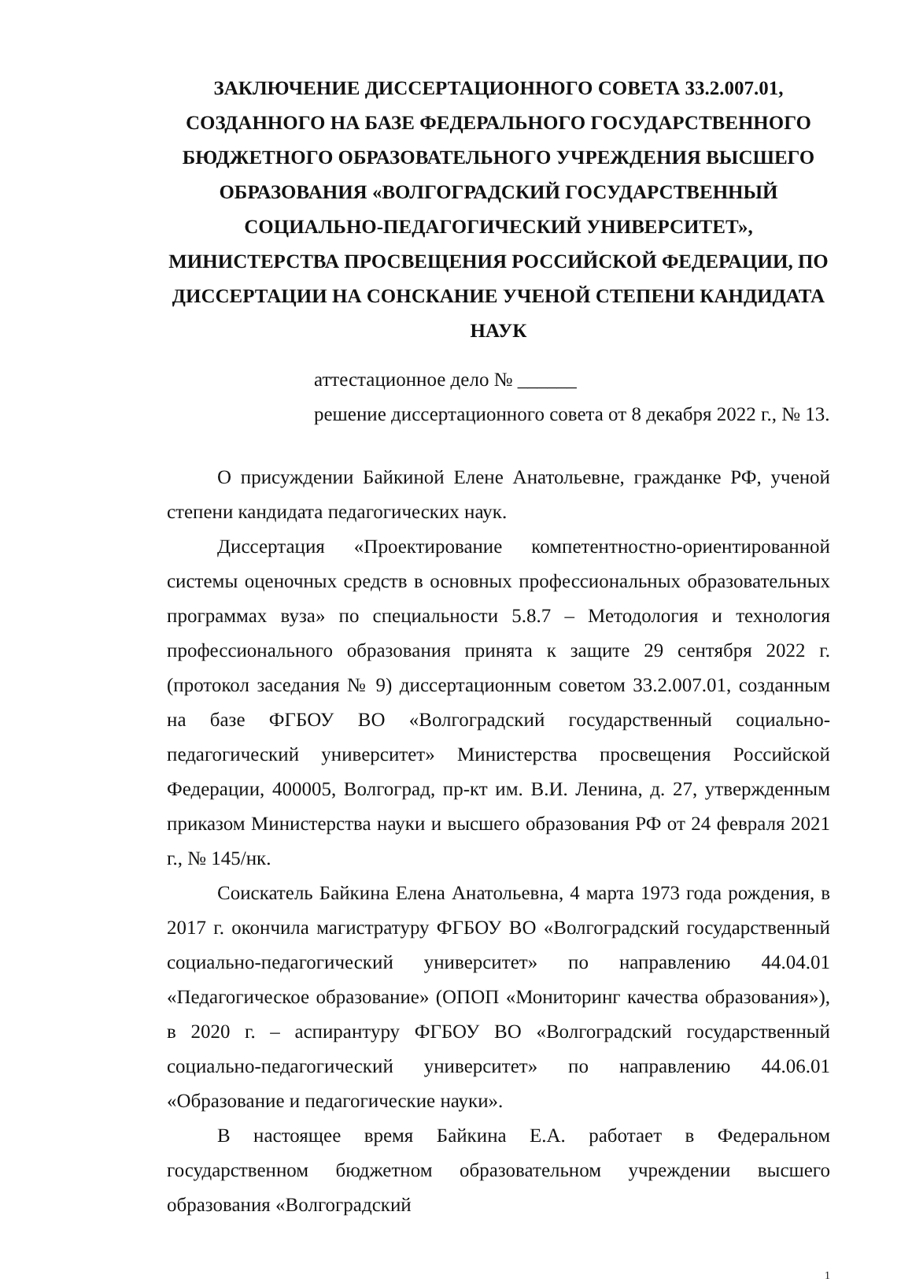ЗАКЛЮЧЕНИЕ ДИССЕРТАЦИОННОГО СОВЕТА 33.2.007.01, СОЗДАННОГО НА БАЗЕ ФЕДЕРАЛЬНОГО ГОСУДАРСТВЕННОГО БЮДЖЕТНОГО ОБРАЗОВАТЕЛЬНОГО УЧРЕЖДЕНИЯ ВЫСШЕГО ОБРАЗОВАНИЯ «ВОЛГОГРАДСКИЙ ГОСУДАРСТВЕННЫЙ СОЦИАЛЬНО-ПЕДАГОГИЧЕСКИЙ УНИВЕРСИТЕТ», МИНИСТЕРСТВА ПРОСВЕЩЕНИЯ РОССИЙСКОЙ ФЕДЕРАЦИИ, ПО ДИССЕРТАЦИИ НА СОНСКАНИЕ УЧЕНОЙ СТЕПЕНИ КАНДИДАТА НАУК
аттестационное дело № ______
решение диссертационного совета от 8 декабря 2022 г., № 13.
О присуждении Байкиной Елене Анатольевне, гражданке РФ, ученой степени кандидата педагогических наук.
Диссертация «Проектирование компетентностно-ориентированной системы оценочных средств в основных профессиональных образовательных программах вуза» по специальности 5.8.7 – Методология и технология профессионального образования принята к защите 29 сентября 2022 г. (протокол заседания № 9) диссертационным советом 33.2.007.01, созданным на базе ФГБОУ ВО «Волгоградский государственный социально-педагогический университет» Министерства просвещения Российской Федерации, 400005, Волгоград, пр-кт им. В.И. Ленина, д. 27, утвержденным приказом Министерства науки и высшего образования РФ от 24 февраля 2021 г., № 145/нк.
Соискатель Байкина Елена Анатольевна, 4 марта 1973 года рождения, в 2017 г. окончила магистратуру ФГБОУ ВО «Волгоградский государственный социально-педагогический университет» по направлению 44.04.01 «Педагогическое образование» (ОПОП «Мониторинг качества образования»), в 2020 г. – аспирантуру ФГБОУ ВО «Волгоградский государственный социально-педагогический университет» по направлению 44.06.01 «Образование и педагогические науки».
В настоящее время Байкина Е.А. работает в Федеральном государственном бюджетном образовательном учреждении высшего образования «Волгоградский
1